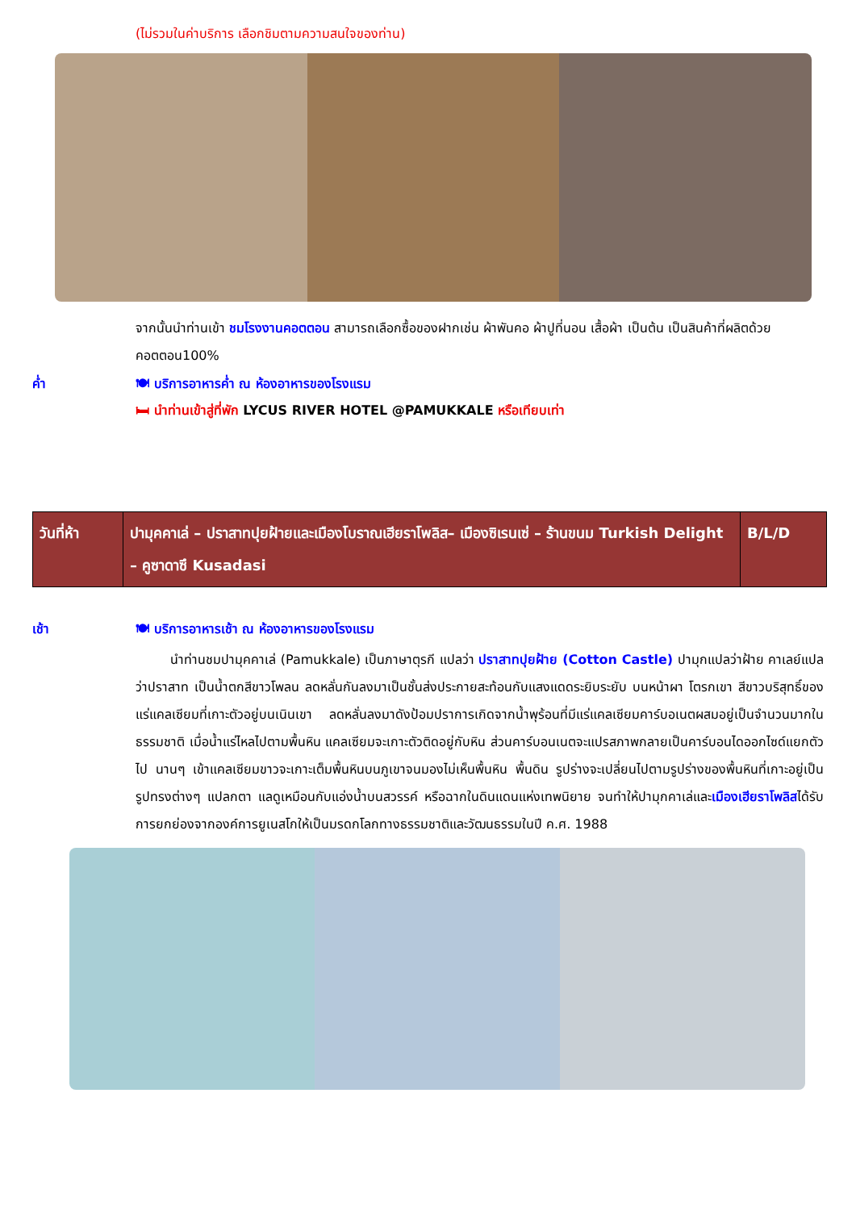(ไม่รวมในค่าบริการ เลือกชิมตามความสนใจของท่าน)
จากนั้นนำท่านเข้า ชมโรงงานคอตตอน สามารถเลือกซื้อของฝากเช่น ผ้าพันคอ ผ้าปูที่นอน เสื้อผ้า เป็นต้น เป็นสินค้าที่ผลิตด้วยคอตตอน100%
ค่ำ 🍽 บริการอาหารค่ำ ณ ห้องอาหารของโรงแรม
🛏 นำท่านเข้าสู่ที่พัก LYCUS RIVER HOTEL @PAMUKKALE หรือเทียบเท่า
| วันที่ห้า | ปามุคคาเล่ – ปราสาทปุยฝ้ายและเมืองโบราณเฮียราโพลิส– เมืองซิเรนเซ่ – ร้านขนม Turkish Delight – คูซาดาซึ Kusadasi | B/L/D |
เช้า 🍽 บริการอาหารเช้า ณ ห้องอาหารของโรงแรม
นำท่านชมปามุคคาเล่ (Pamukkale) เป็นภาษาตุรกี แปลว่า ปราสาทปุยฝ้าย (Cotton Castle) ปามุกแปลว่าฝ้าย คาเลย์แปลว่าปราสาท เป็นน้ำตกสีขาวโพลน ลดหลั่นกันลงมาเป็นชั้นส่งประกายสะท้อนกับแสงแดดระยิบระยับ บนหน้าผา โตรกเขา สีขาวบริสุทธิ์ของแร่แคลเซียมที่เกาะตัวอยู่บนเนินเขา ลดหลั่นลงมาดังป้อมปราการเกิดจากน้ำพุร้อนที่มีแร่แคลเซียมคาร์บอเนตผสมอยู่เป็นจำนวนมากในธรรมชาติ เมื่อน้ำแร่ไหลไปตามพื้นหิน แคลเซียมจะเกาะตัวติดอยู่กับหิน ส่วนคาร์บอนเนตจะแปรสภาพกลายเป็นคาร์บอนไดออกไซด์แยกตัวไป นานๆ เข้าแคลเซียมขาวจะเกาะเต็มพื้นหินบนภูเขาจนมองไม่เห็นพื้นหิน พื้นดิน รูปร่างจะเปลี่ยนไปตามรูปร่างของพื้นหินที่เกาะอยู่เป็นรูปทรงต่างๆ แปลกตา แลดูเหมือนกับแอ่งน้ำบนสวรรค์ หรือฉากในดินแดนแห่งเทพนิยาย จนทำให้ปามุกคาเล่และเมืองเฮียราโพลิสได้รับการยกย่องจากองค์การยูเนสโกให้เป็นมรดกโลกทางธรรมชาติและวัฒนธรรมในปี ค.ศ. 1988